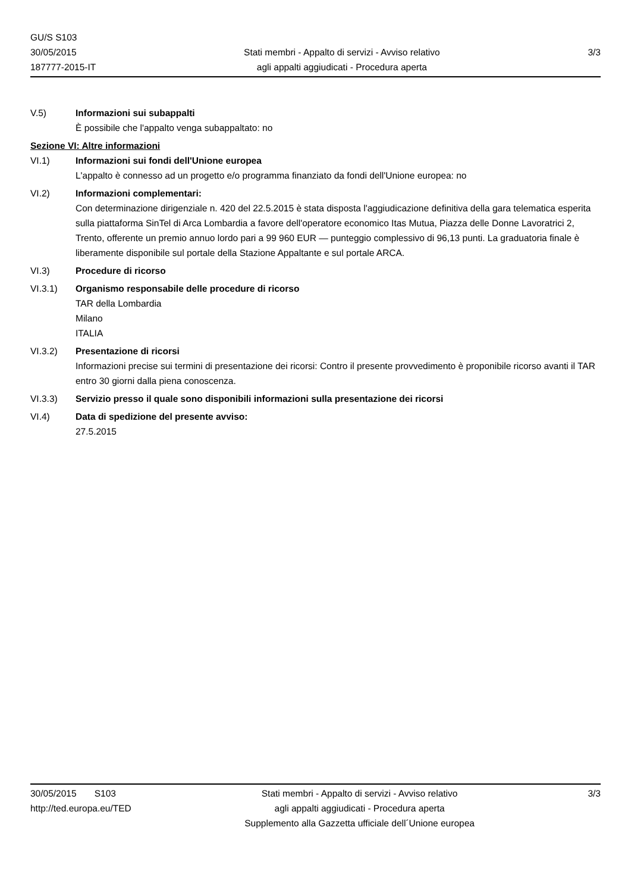GU/S S103
30/05/2015
187777-2015-IT
Stati membri - Appalto di servizi - Avviso relativo
agli appalti aggiudicati - Procedura aperta
3/3
V.5) Informazioni sui subappalti
È possibile che l'appalto venga subappaltato: no
Sezione VI: Altre informazioni
VI.1) Informazioni sui fondi dell'Unione europea
L'appalto è connesso ad un progetto e/o programma finanziato da fondi dell'Unione europea: no
VI.2) Informazioni complementari:
Con determinazione dirigenziale n. 420 del 22.5.2015 è stata disposta l'aggiudicazione definitiva della gara telematica esperita sulla piattaforma SinTel di Arca Lombardia a favore dell'operatore economico Itas Mutua, Piazza delle Donne Lavoratrici 2, Trento, offerente un premio annuo lordo pari a 99 960 EUR — punteggio complessivo di 96,13 punti. La graduatoria finale è liberamente disponibile sul portale della Stazione Appaltante e sul portale ARCA.
VI.3) Procedure di ricorso
VI.3.1) Organismo responsabile delle procedure di ricorso
TAR della Lombardia
Milano
ITALIA
VI.3.2) Presentazione di ricorsi
Informazioni precise sui termini di presentazione dei ricorsi: Contro il presente provvedimento è proponibile ricorso avanti il TAR entro 30 giorni dalla piena conoscenza.
VI.3.3) Servizio presso il quale sono disponibili informazioni sulla presentazione dei ricorsi
VI.4) Data di spedizione del presente avviso:
27.5.2015
30/05/2015 S103
http://ted.europa.eu/TED
Stati membri - Appalto di servizi - Avviso relativo
agli appalti aggiudicati - Procedura aperta
Supplemento alla Gazzetta ufficiale dell´Unione europea
3/3